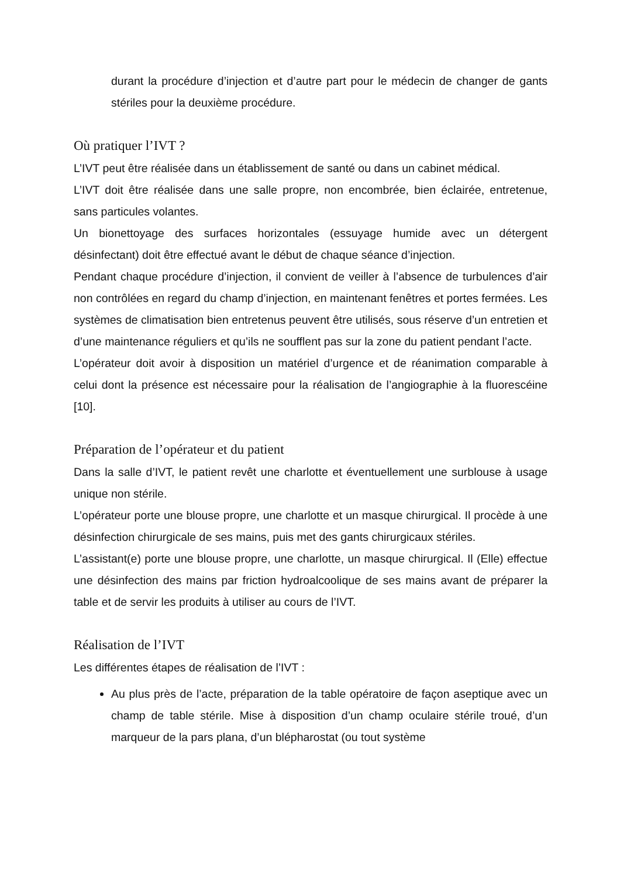durant la procédure d’injection et d’autre part pour le médecin de changer de gants stériles pour la deuxième procédure.
Où pratiquer l’IVT ?
L’IVT peut être réalisée dans un établissement de santé ou dans un cabinet médical.
L’IVT doit être réalisée dans une salle propre, non encombrée, bien éclairée, entretenue, sans particules volantes.
Un bionettoyage des surfaces horizontales (essuyage humide avec un détergent désinfectant) doit être effectué avant le début de chaque séance d’injection.
Pendant chaque procédure d’injection, il convient de veiller à l’absence de turbulences d’air non contrôlées en regard du champ d’injection, en maintenant fenêtres et portes fermées. Les systèmes de climatisation bien entretenus peuvent être utilisés, sous réserve d’un entretien et d’une maintenance réguliers et qu’ils ne soufflent pas sur la zone du patient pendant l’acte.
L’opérateur doit avoir à disposition un matériel d’urgence et de réanimation comparable à celui dont la présence est nécessaire pour la réalisation de l’angiographie à la fluorescéine [10].
Préparation de l’opérateur et du patient
Dans la salle d’IVT, le patient revêt une charlotte et éventuellement une surblouse à usage unique non stérile.
L’opérateur porte une blouse propre, une charlotte et un masque chirurgical. Il procède à une désinfection chirurgicale de ses mains, puis met des gants chirurgicaux stériles.
L’assistant(e) porte une blouse propre, une charlotte, un masque chirurgical. Il (Elle) effectue une désinfection des mains par friction hydroalcoolique de ses mains avant de préparer la table et de servir les produits à utiliser au cours de l’IVT.
Réalisation de l’IVT
Les différentes étapes de réalisation de l’IVT :
Au plus près de l’acte, préparation de la table opératoire de façon aseptique avec un champ de table stérile. Mise à disposition d’un champ oculaire stérile troué, d’un marqueur de la pars plana, d’un blépharostat (ou tout système